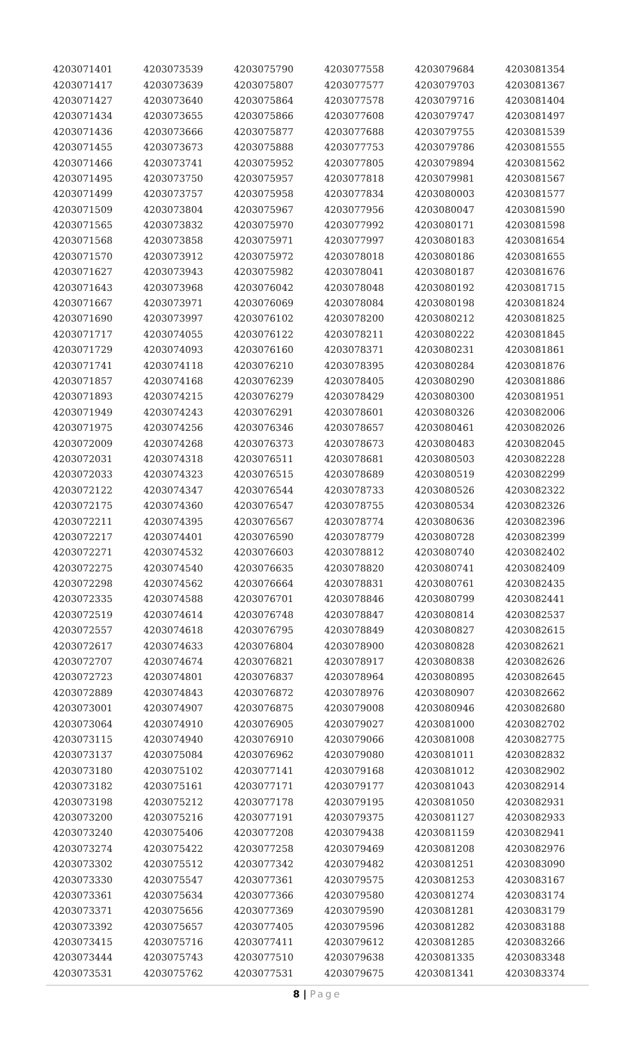| 4203071401 | 4203073539 | 4203075790 | 4203077558 | 4203079684 | 4203081354 |
| 4203071417 | 4203073639 | 4203075807 | 4203077577 | 4203079703 | 4203081367 |
| 4203071427 | 4203073640 | 4203075864 | 4203077578 | 4203079716 | 4203081404 |
| 4203071434 | 4203073655 | 4203075866 | 4203077608 | 4203079747 | 4203081497 |
| 4203071436 | 4203073666 | 4203075877 | 4203077688 | 4203079755 | 4203081539 |
| 4203071455 | 4203073673 | 4203075888 | 4203077753 | 4203079786 | 4203081555 |
| 4203071466 | 4203073741 | 4203075952 | 4203077805 | 4203079894 | 4203081562 |
| 4203071495 | 4203073750 | 4203075957 | 4203077818 | 4203079981 | 4203081567 |
| 4203071499 | 4203073757 | 4203075958 | 4203077834 | 4203080003 | 4203081577 |
| 4203071509 | 4203073804 | 4203075967 | 4203077956 | 4203080047 | 4203081590 |
| 4203071565 | 4203073832 | 4203075970 | 4203077992 | 4203080171 | 4203081598 |
| 4203071568 | 4203073858 | 4203075971 | 4203077997 | 4203080183 | 4203081654 |
| 4203071570 | 4203073912 | 4203075972 | 4203078018 | 4203080186 | 4203081655 |
| 4203071627 | 4203073943 | 4203075982 | 4203078041 | 4203080187 | 4203081676 |
| 4203071643 | 4203073968 | 4203076042 | 4203078048 | 4203080192 | 4203081715 |
| 4203071667 | 4203073971 | 4203076069 | 4203078084 | 4203080198 | 4203081824 |
| 4203071690 | 4203073997 | 4203076102 | 4203078200 | 4203080212 | 4203081825 |
| 4203071717 | 4203074055 | 4203076122 | 4203078211 | 4203080222 | 4203081845 |
| 4203071729 | 4203074093 | 4203076160 | 4203078371 | 4203080231 | 4203081861 |
| 4203071741 | 4203074118 | 4203076210 | 4203078395 | 4203080284 | 4203081876 |
| 4203071857 | 4203074168 | 4203076239 | 4203078405 | 4203080290 | 4203081886 |
| 4203071893 | 4203074215 | 4203076279 | 4203078429 | 4203080300 | 4203081951 |
| 4203071949 | 4203074243 | 4203076291 | 4203078601 | 4203080326 | 4203082006 |
| 4203071975 | 4203074256 | 4203076346 | 4203078657 | 4203080461 | 4203082026 |
| 4203072009 | 4203074268 | 4203076373 | 4203078673 | 4203080483 | 4203082045 |
| 4203072031 | 4203074318 | 4203076511 | 4203078681 | 4203080503 | 4203082228 |
| 4203072033 | 4203074323 | 4203076515 | 4203078689 | 4203080519 | 4203082299 |
| 4203072122 | 4203074347 | 4203076544 | 4203078733 | 4203080526 | 4203082322 |
| 4203072175 | 4203074360 | 4203076547 | 4203078755 | 4203080534 | 4203082326 |
| 4203072211 | 4203074395 | 4203076567 | 4203078774 | 4203080636 | 4203082396 |
| 4203072217 | 4203074401 | 4203076590 | 4203078779 | 4203080728 | 4203082399 |
| 4203072271 | 4203074532 | 4203076603 | 4203078812 | 4203080740 | 4203082402 |
| 4203072275 | 4203074540 | 4203076635 | 4203078820 | 4203080741 | 4203082409 |
| 4203072298 | 4203074562 | 4203076664 | 4203078831 | 4203080761 | 4203082435 |
| 4203072335 | 4203074588 | 4203076701 | 4203078846 | 4203080799 | 4203082441 |
| 4203072519 | 4203074614 | 4203076748 | 4203078847 | 4203080814 | 4203082537 |
| 4203072557 | 4203074618 | 4203076795 | 4203078849 | 4203080827 | 4203082615 |
| 4203072617 | 4203074633 | 4203076804 | 4203078900 | 4203080828 | 4203082621 |
| 4203072707 | 4203074674 | 4203076821 | 4203078917 | 4203080838 | 4203082626 |
| 4203072723 | 4203074801 | 4203076837 | 4203078964 | 4203080895 | 4203082645 |
| 4203072889 | 4203074843 | 4203076872 | 4203078976 | 4203080907 | 4203082662 |
| 4203073001 | 4203074907 | 4203076875 | 4203079008 | 4203080946 | 4203082680 |
| 4203073064 | 4203074910 | 4203076905 | 4203079027 | 4203081000 | 4203082702 |
| 4203073115 | 4203074940 | 4203076910 | 4203079066 | 4203081008 | 4203082775 |
| 4203073137 | 4203075084 | 4203076962 | 4203079080 | 4203081011 | 4203082832 |
| 4203073180 | 4203075102 | 4203077141 | 4203079168 | 4203081012 | 4203082902 |
| 4203073182 | 4203075161 | 4203077171 | 4203079177 | 4203081043 | 4203082914 |
| 4203073198 | 4203075212 | 4203077178 | 4203079195 | 4203081050 | 4203082931 |
| 4203073200 | 4203075216 | 4203077191 | 4203079375 | 4203081127 | 4203082933 |
| 4203073240 | 4203075406 | 4203077208 | 4203079438 | 4203081159 | 4203082941 |
| 4203073274 | 4203075422 | 4203077258 | 4203079469 | 4203081208 | 4203082976 |
| 4203073302 | 4203075512 | 4203077342 | 4203079482 | 4203081251 | 4203083090 |
| 4203073330 | 4203075547 | 4203077361 | 4203079575 | 4203081253 | 4203083167 |
| 4203073361 | 4203075634 | 4203077366 | 4203079580 | 4203081274 | 4203083174 |
| 4203073371 | 4203075656 | 4203077369 | 4203079590 | 4203081281 | 4203083179 |
| 4203073392 | 4203075657 | 4203077405 | 4203079596 | 4203081282 | 4203083188 |
| 4203073415 | 4203075716 | 4203077411 | 4203079612 | 4203081285 | 4203083266 |
| 4203073444 | 4203075743 | 4203077510 | 4203079638 | 4203081335 | 4203083348 |
| 4203073531 | 4203075762 | 4203077531 | 4203079675 | 4203081341 | 4203083374 |
8 | Page